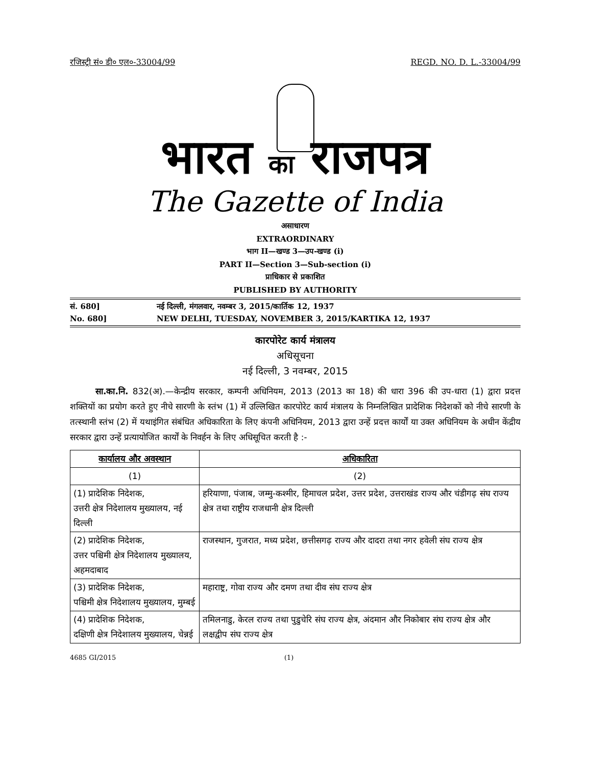रजिस्ट्री सं० डी० एल०-33004/99 REGD. NO. D. L.-33004/99
भारत का राजपत्र
The Gazette of India
असाधारण
EXTRAORDINARY
भाग II—खण्ड 3—उप-खण्ड (i)
PART II—Section 3—Sub-section (i)
प्राधिकार से प्रकाशित
PUBLISHED BY AUTHORITY
सं. 680] नई दिल्ली, मंगलवार, नवम्बर 3, 2015/कार्तिक 12, 1937
No. 680] NEW DELHI, TUESDAY, NOVEMBER 3, 2015/KARTIKA 12, 1937
कारपोरेट कार्य मंत्रालय
अधिसूचना
नई दिल्ली, 3 नवम्बर, 2015
सा.का.नि. 832(अ).—केन्द्रीय सरकार, कम्पनी अधिनियम, 2013 (2013 का 18) की धारा 396 की उप-धारा (1) द्वारा प्रदत्त शक्तियों का प्रयोग करते हुए नीचे सारणी के स्तंभ (1) में उल्लिखित कारपोरेट कार्य मंत्रालय के निम्नलिखित प्रादेशिक निदेशकों को नीचे सारणी के तत्स्थानी स्तंभ (2) में यथाइंगित संबंधित अधिकारिता के लिए कंपनी अधिनियम, 2013 द्वारा उन्हें प्रदत्त कार्यों या उक्त अधिनियम के अधीन केंद्रीय सरकार द्वारा उन्हें प्रत्यायोजित कार्यों के निवर्हन के लिए अधिसूचित करती है :-
| कार्यालय और अवस्थान | अधिकारिता |
| --- | --- |
| (1) | (2) |
| (1) प्रादेशिक निदेशक, उत्तरी क्षेत्र निदेशालय मुख्यालय, नई दिल्ली | हरियाणा, पंजाब, जम्मु-कश्मीर, हिमाचल प्रदेश, उत्तर प्रदेश, उत्तराखंड राज्य और चंडीगढ़ संघ राज्य क्षेत्र तथा राष्ट्रीय राजधानी क्षेत्र दिल्ली |
| (2) प्रादेशिक निदेशक, उत्तर पश्चिमी क्षेत्र निदेशालय मुख्यालय, अहमदाबाद | राजस्थान, गुजरात, मध्य प्रदेश, छत्तीसगढ़ राज्य और दादरा तथा नगर हवेली संघ राज्य क्षेत्र |
| (3) प्रादेशिक निदेशक, पश्चिमी क्षेत्र निदेशालय मुख्यालय, मुम्बई | महाराष्ट्र, गोवा राज्य और दमण तथा दीव संघ राज्य क्षेत्र |
| (4) प्रादेशिक निदेशक, दक्षिणी क्षेत्र निदेशालय मुख्यालय, चेन्नई | तमिलनाडु, केरल राज्य तथा पुडुचेरि संघ राज्य क्षेत्र, अंदमान और निकोबार संघ राज्य क्षेत्र और लक्षद्वीप संघ राज्य क्षेत्र |
4685 GI/2015 (1)